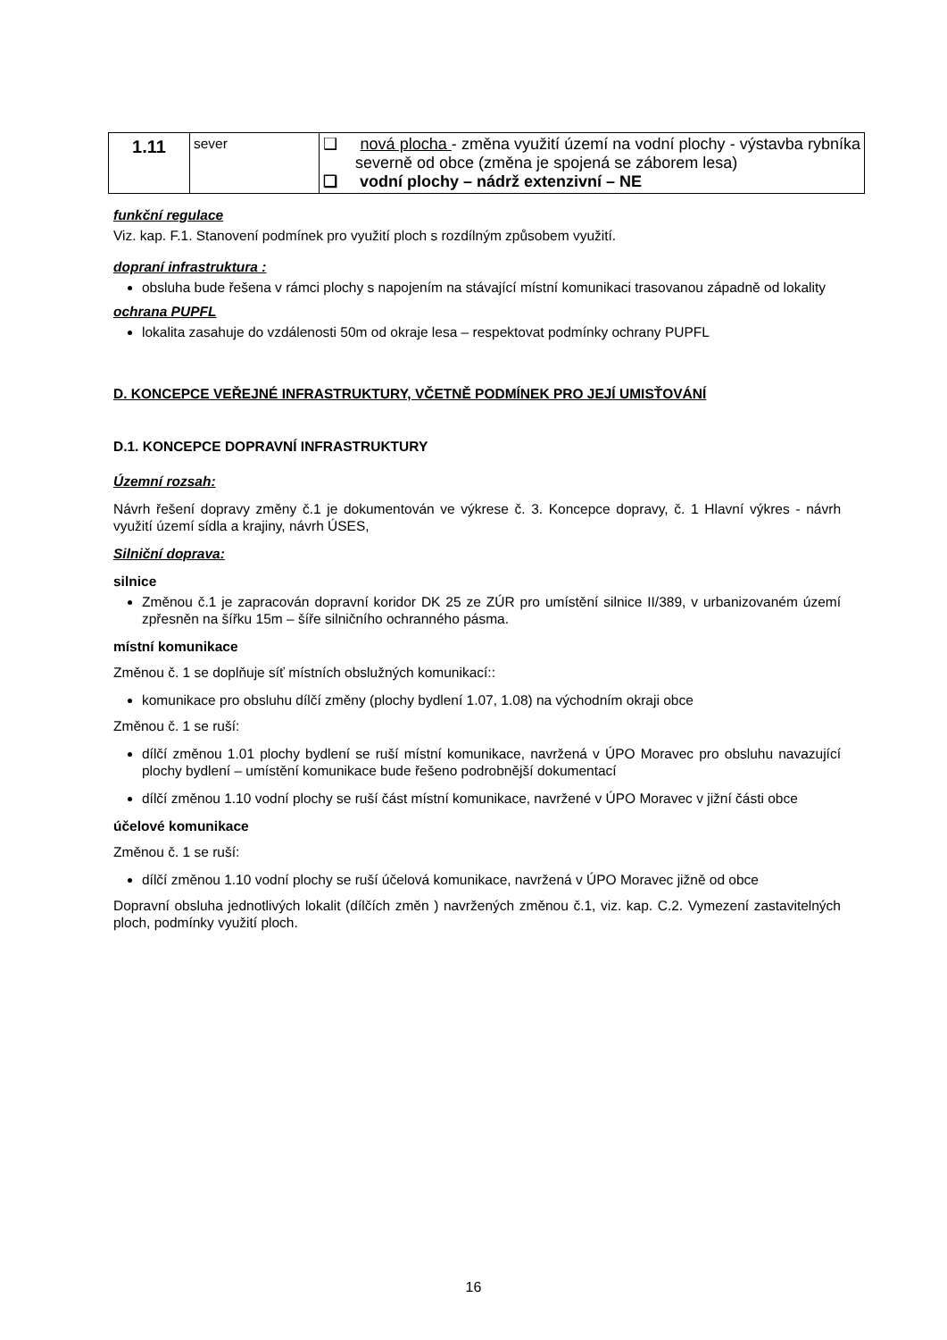| 1.11 | sever | ❑ nová plocha - změna využití území na vodní plochy - výstavba rybníka severně od obce (změna je spojená se záborem lesa) ❑ vodní plochy – nádrž extenzivní – NE |
funkční regulace
Viz. kap. F.1. Stanovení podmínek pro využití ploch s rozdílným způsobem využití.
dopraní infrastruktura :
obsluha bude řešena v rámci plochy s napojením na stávající místní komunikaci trasovanou západně od lokality
ochrana PUPFL
lokalita zasahuje do vzdálenosti 50m od okraje lesa – respektovat podmínky ochrany PUPFL
D. KONCEPCE VEŘEJNÉ INFRASTRUKTURY, VČETNĚ PODMÍNEK PRO JEJÍ UMISŤOVÁNÍ
D.1. KONCEPCE DOPRAVNÍ INFRASTRUKTURY
Územní rozsah:
Návrh řešení dopravy změny č.1 je dokumentován ve výkrese č. 3. Koncepce dopravy, č. 1 Hlavní výkres - návrh využití území sídla a krajiny, návrh ÚSES,
Silniční doprava:
silnice
Změnou č.1 je zapracován dopravní koridor DK 25 ze ZÚR pro umístění silnice II/389, v urbanizovaném území zpřesněn na šířku 15m – šíře silničního ochranného pásma.
místní komunikace
Změnou č. 1 se doplňuje síť místních obslužných komunikací::
komunikace pro obsluhu dílčí změny (plochy bydlení 1.07, 1.08) na východním okraji obce
Změnou č. 1 se ruší:
dílčí změnou 1.01 plochy bydlení se ruší místní komunikace, navržená v ÚPO Moravec pro obsluhu navazující plochy bydlení – umístění komunikace bude řešeno podrobnější dokumentací
dílčí změnou 1.10 vodní plochy se ruší část místní komunikace, navržené v ÚPO Moravec v jižní části obce
účelové komunikace
Změnou č. 1 se ruší:
dílčí změnou 1.10 vodní plochy se ruší účelová komunikace, navržená v ÚPO Moravec jižně od obce
Dopravní obsluha jednotlivých lokalit (dílčích změn ) navržených změnou č.1, viz. kap. C.2. Vymezení zastavitelných ploch, podmínky využití ploch.
16